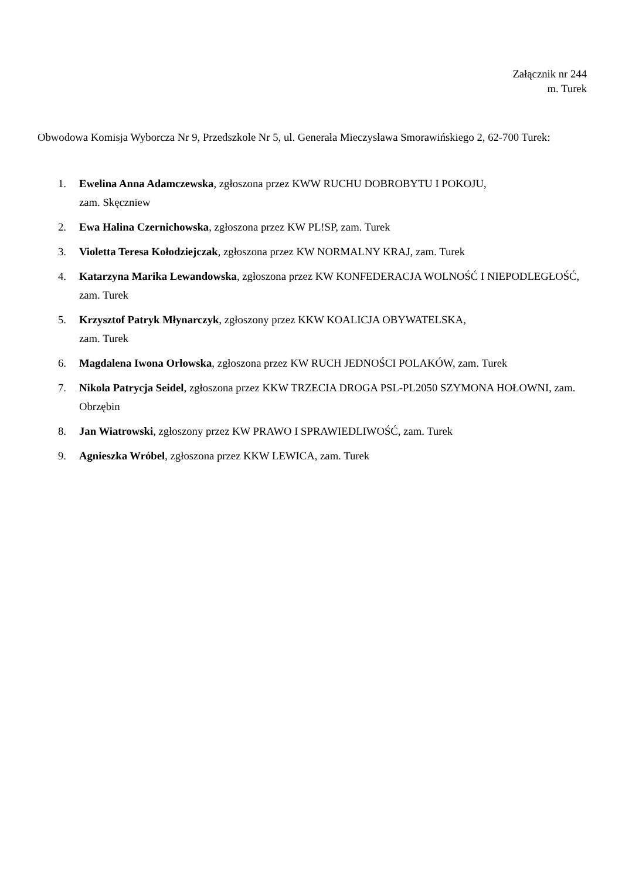Załącznik nr 244
m. Turek
Obwodowa Komisja Wyborcza Nr 9, Przedszkole Nr 5, ul. Generała Mieczysława Smorawińskiego 2, 62-700 Turek:
1. Ewelina Anna Adamczewska, zgłoszona przez KWW RUCHU DOBROBYTU I POKOJU,
zam. Skęczniew
2. Ewa Halina Czernichowska, zgłoszona przez KW PL!SP, zam. Turek
3. Violetta Teresa Kołodziejczak, zgłoszona przez KW NORMALNY KRAJ, zam. Turek
4. Katarzyna Marika Lewandowska, zgłoszona przez KW KONFEDERACJA WOLNOŚĆ I NIEPODLEGŁOŚĆ, zam. Turek
5. Krzysztof Patryk Młynarczyk, zgłoszony przez KKW KOALICJA OBYWATELSKA,
zam. Turek
6. Magdalena Iwona Orłowska, zgłoszona przez KW RUCH JEDNOŚCI POLAKÓW, zam. Turek
7. Nikola Patrycja Seidel, zgłoszona przez KKW TRZECIA DROGA PSL-PL2050 SZYMONA HOŁOWNI, zam. Obrzębin
8. Jan Wiatrowski, zgłoszony przez KW PRAWO I SPRAWIEDLIWOŚĆ, zam. Turek
9. Agnieszka Wróbel, zgłoszona przez KKW LEWICA, zam. Turek